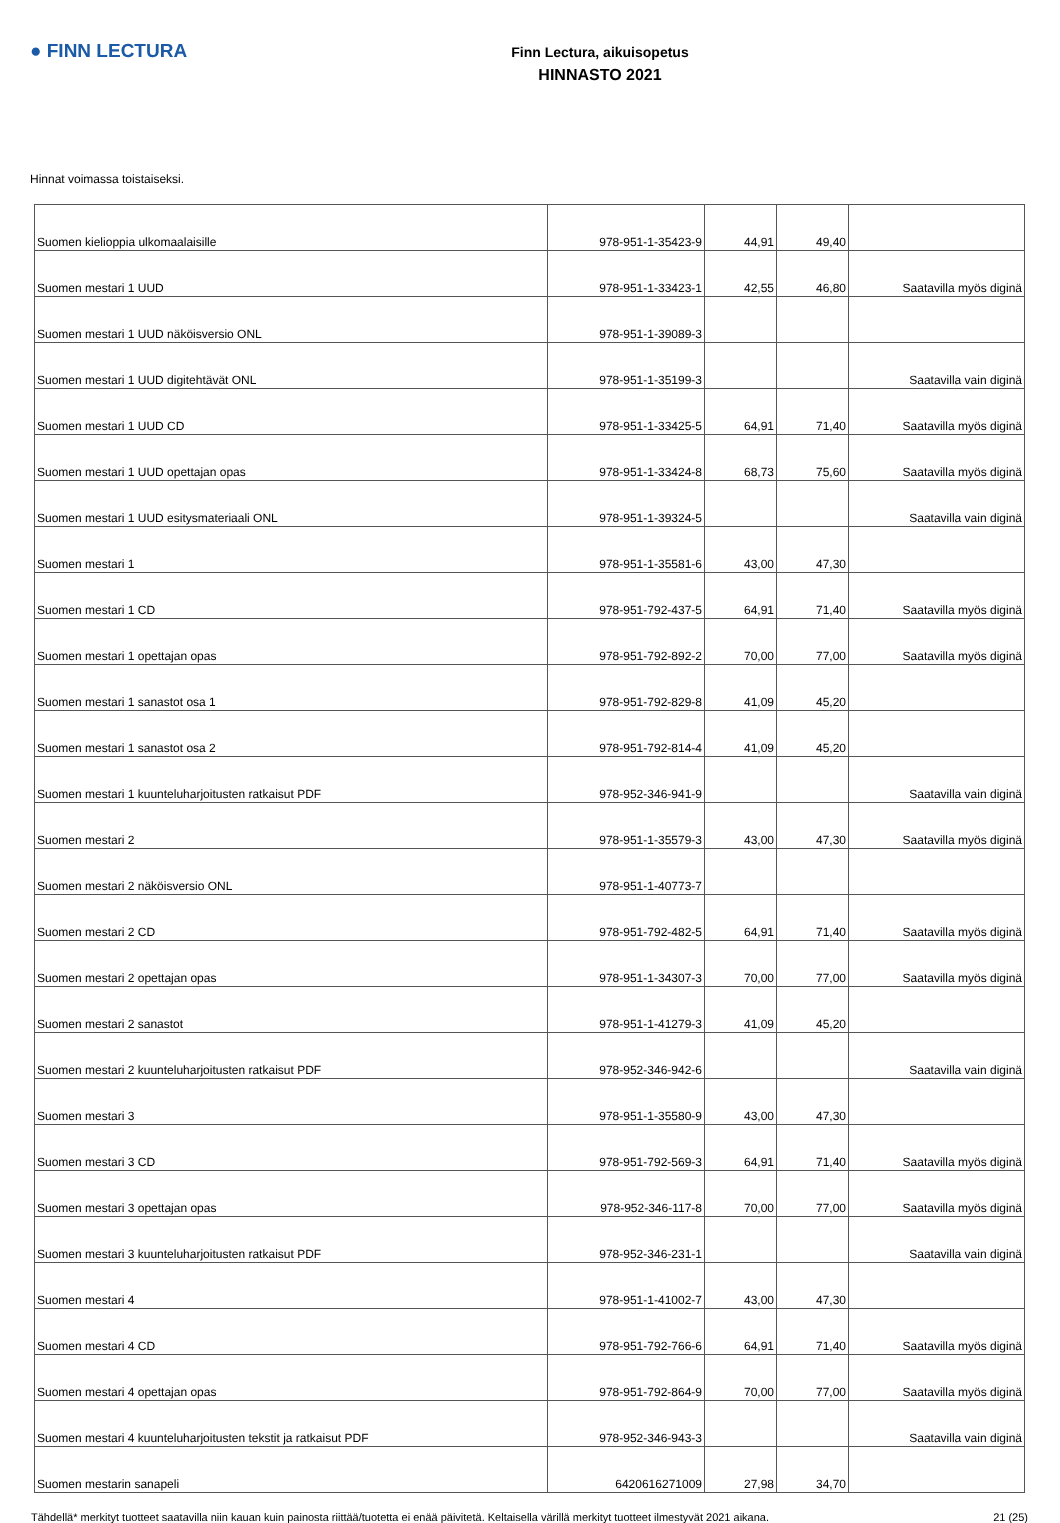● FINN LECTURA
Finn Lectura, aikuisopetus
HINNASTO 2021
Hinnat voimassa toistaiseksi.
| Suomen kielioppia ulkomaalaisille | 978-951-1-35423-9 | 44,91 | 49,40 | |
| Suomen mestari 1 UUD | 978-951-1-33423-1 | 42,55 | 46,80 | Saatavilla myös diginä |
| Suomen mestari 1 UUD näköisversio ONL | 978-951-1-39089-3 | | | |
| Suomen mestari 1 UUD digitehtävät ONL | 978-951-1-35199-3 | | | Saatavilla vain diginä |
| Suomen mestari 1 UUD CD | 978-951-1-33425-5 | 64,91 | 71,40 | Saatavilla myös diginä |
| Suomen mestari 1 UUD opettajan opas | 978-951-1-33424-8 | 68,73 | 75,60 | Saatavilla myös diginä |
| Suomen mestari 1 UUD esitysmateriaali ONL | 978-951-1-39324-5 | | | Saatavilla vain diginä |
| Suomen mestari 1 | 978-951-1-35581-6 | 43,00 | 47,30 | |
| Suomen mestari 1 CD | 978-951-792-437-5 | 64,91 | 71,40 | Saatavilla myös diginä |
| Suomen mestari 1 opettajan opas | 978-951-792-892-2 | 70,00 | 77,00 | Saatavilla myös diginä |
| Suomen mestari 1 sanastot osa 1 | 978-951-792-829-8 | 41,09 | 45,20 | |
| Suomen mestari 1 sanastot osa 2 | 978-951-792-814-4 | 41,09 | 45,20 | |
| Suomen mestari 1 kuunteluharjoitusten ratkaisut PDF | 978-952-346-941-9 | | | Saatavilla vain diginä |
| Suomen mestari 2 | 978-951-1-35579-3 | 43,00 | 47,30 | Saatavilla myös diginä |
| Suomen mestari 2 näköisversio ONL | 978-951-1-40773-7 | | | |
| Suomen mestari 2 CD | 978-951-792-482-5 | 64,91 | 71,40 | Saatavilla myös diginä |
| Suomen mestari 2 opettajan opas | 978-951-1-34307-3 | 70,00 | 77,00 | Saatavilla myös diginä |
| Suomen mestari 2 sanastot | 978-951-1-41279-3 | 41,09 | 45,20 | |
| Suomen mestari 2 kuunteluharjoitusten ratkaisut PDF | 978-952-346-942-6 | | | Saatavilla vain diginä |
| Suomen mestari 3 | 978-951-1-35580-9 | 43,00 | 47,30 | |
| Suomen mestari 3 CD | 978-951-792-569-3 | 64,91 | 71,40 | Saatavilla myös diginä |
| Suomen mestari 3 opettajan opas | 978-952-346-117-8 | 70,00 | 77,00 | Saatavilla myös diginä |
| Suomen mestari 3 kuunteluharjoitusten ratkaisut PDF | 978-952-346-231-1 | | | Saatavilla vain diginä |
| Suomen mestari 4 | 978-951-1-41002-7 | 43,00 | 47,30 | |
| Suomen mestari 4 CD | 978-951-792-766-6 | 64,91 | 71,40 | Saatavilla myös diginä |
| Suomen mestari 4 opettajan opas | 978-951-792-864-9 | 70,00 | 77,00 | Saatavilla myös diginä |
| Suomen mestari 4 kuunteluharjoitusten tekstit ja ratkaisut PDF | 978-952-346-943-3 | | | Saatavilla vain diginä |
| Suomen mestarin sanapeli | 6420616271009 | 27,98 | 34,70 | |
Tähdellä* merkityt tuotteet saatavilla niin kauan kuin painosta riittää/tuotetta ei enää päivitetä. Keltaisella värillä merkityt tuotteet ilmestyvät 2021 aikana. 21 (25)